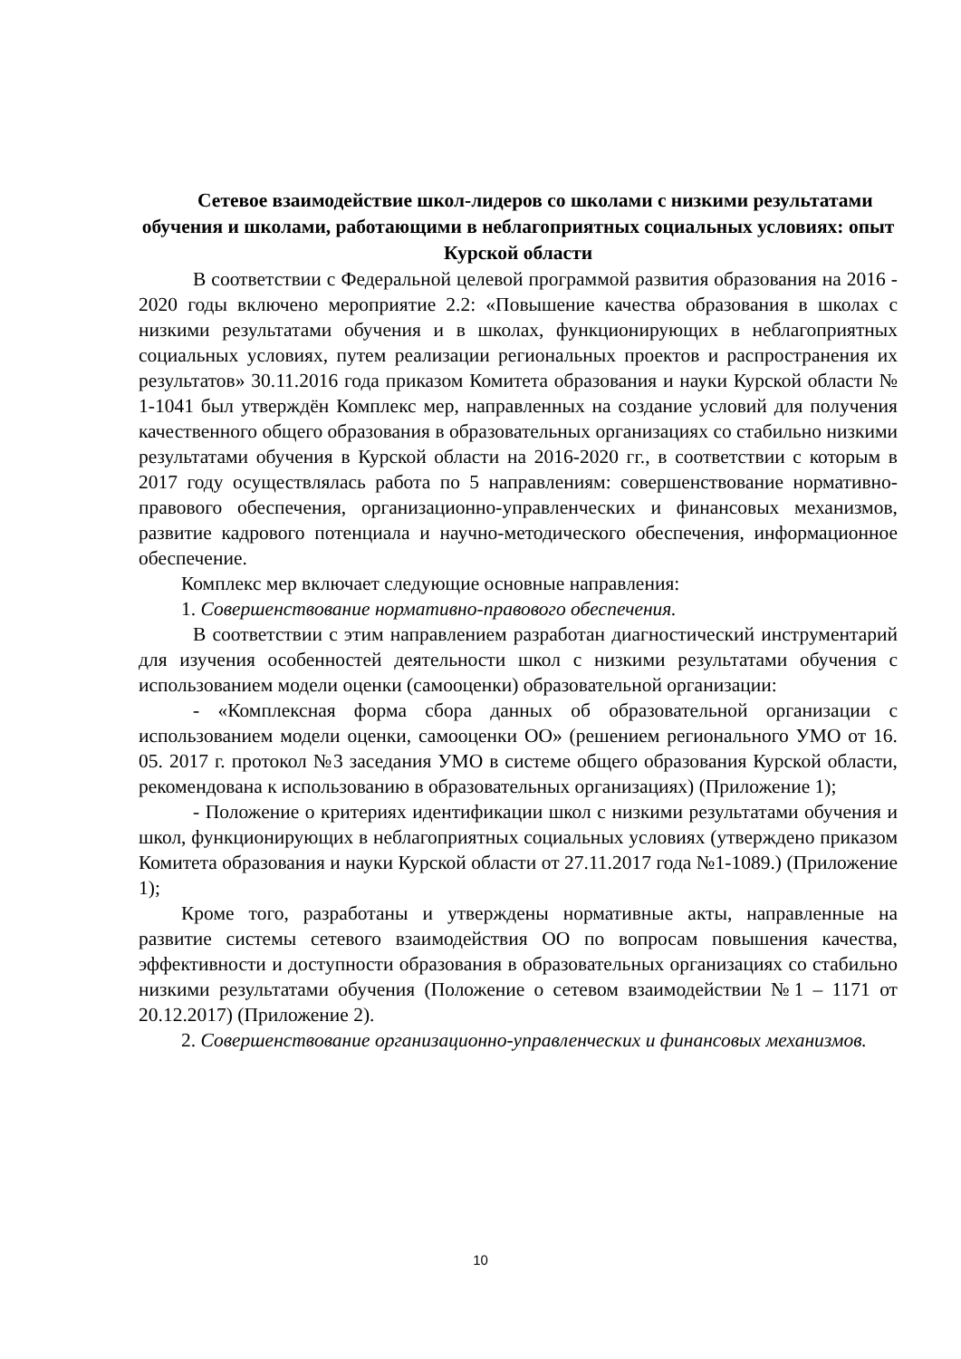Сетевое взаимодействие школ-лидеров со школами с низкими результатами обучения и школами, работающими в неблагоприятных социальных условиях: опыт Курской области
В соответствии с Федеральной целевой программой развития образования на 2016 - 2020 годы включено мероприятие 2.2: «Повышение качества образования в школах с низкими результатами обучения и в школах, функционирующих в неблагоприятных социальных условиях, путем реализации региональных проектов и распространения их результатов» 30.11.2016 года приказом Комитета образования и науки Курской области № 1-1041 был утверждён Комплекс мер, направленных на создание условий для получения качественного общего образования в образовательных организациях со стабильно низкими результатами обучения в Курской области на 2016-2020 гг., в соответствии с которым в 2017 году осуществлялась работа по 5 направлениям: совершенствование нормативно-правового обеспечения, организационно-управленческих и финансовых механизмов, развитие кадрового потенциала и научно-методического обеспечения, информационное обеспечение.
Комплекс мер включает следующие основные направления:
1. Совершенствование нормативно-правового обеспечения.
В соответствии с этим направлением разработан диагностический инструментарий для изучения особенностей деятельности школ с низкими результатами обучения с использованием модели оценки (самооценки) образовательной организации:
- «Комплексная форма сбора данных об образовательной организации с использованием модели оценки, самооценки ОО» (решением регионального УМО от 16. 05. 2017 г. протокол №3 заседания УМО в системе общего образования Курской области, рекомендована к использованию в образовательных организациях) (Приложение 1);
- Положение о критериях идентификации школ с низкими результатами обучения и школ, функционирующих в неблагоприятных социальных условиях (утверждено приказом Комитета образования и науки Курской области от 27.11.2017 года №1-1089.) (Приложение 1);
Кроме того, разработаны и утверждены нормативные акты, направленные на развитие системы сетевого взаимодействия ОО по вопросам повышения качества, эффективности и доступности образования в образовательных организациях со стабильно низкими результатами обучения (Положение о сетевом взаимодействии №1 – 1171 от 20.12.2017) (Приложение 2).
2. Совершенствование организационно-управленческих и финансовых механизмов.
10